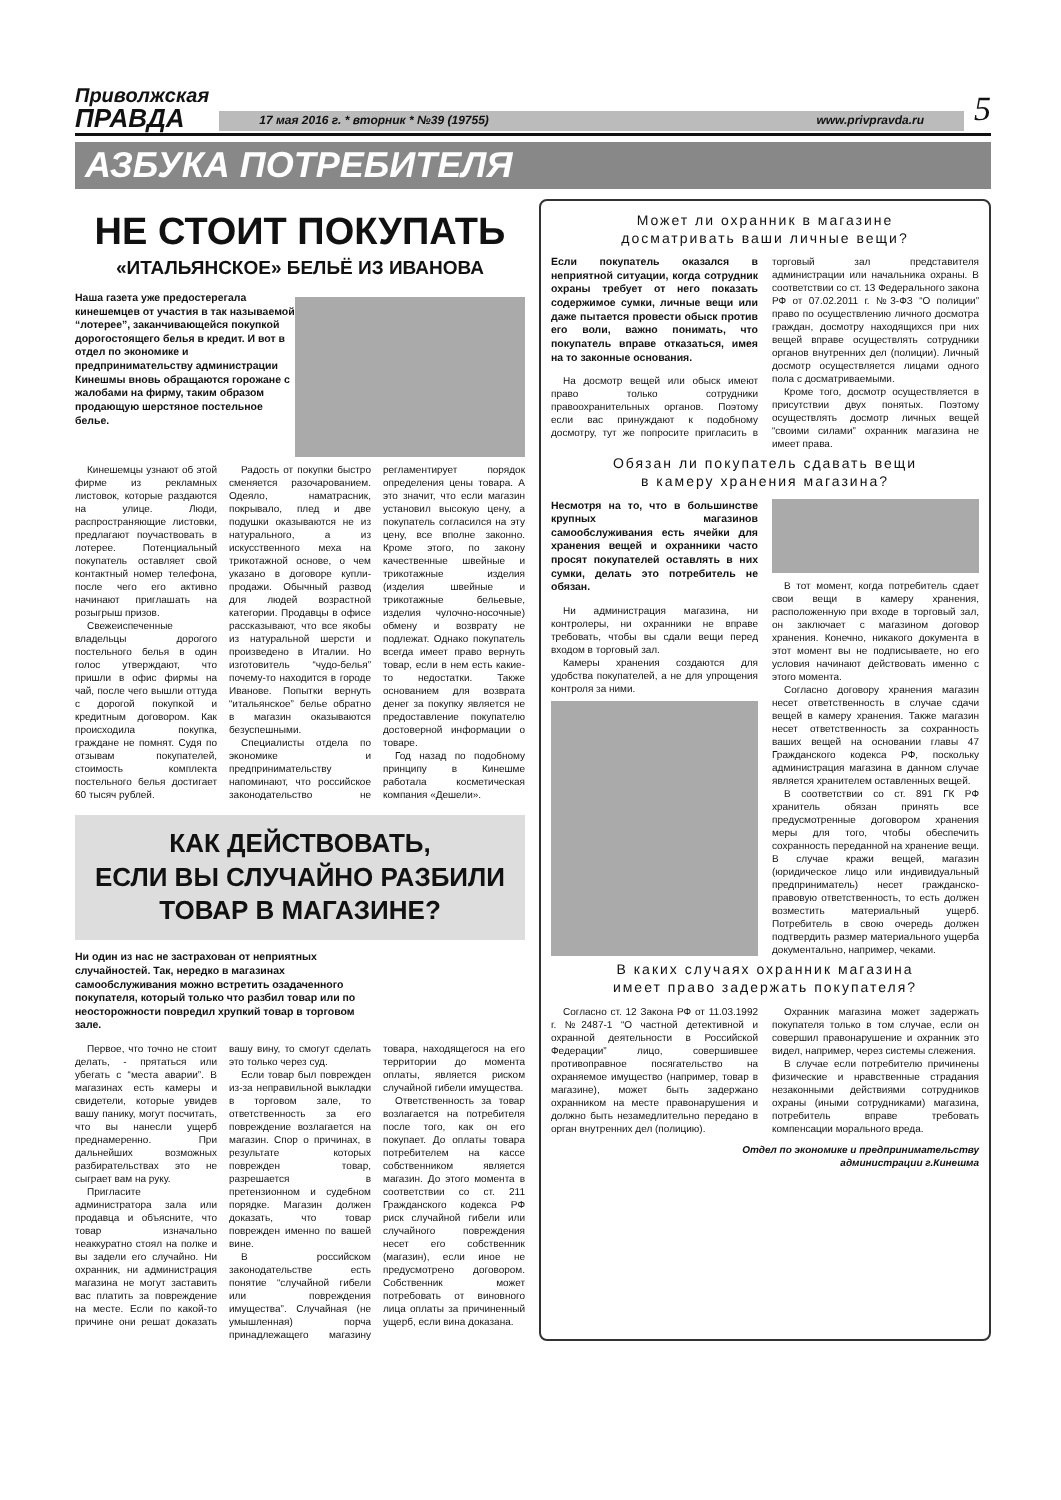Приволжская
ПРАВДА
17 мая 2016 г. * вторник * №39 (19755) www.privpravda.ru
5
АЗБУКА ПОТРЕБИТЕЛЯ
НЕ СТОИТ ПОКУПАТЬ
«ИТАЛЬЯНСКОЕ» БЕЛЬЁ ИЗ ИВАНОВА
Наша газета уже предостерегала кинешемцев от участия в так называемой “лотерее”, заканчивающейся покупкой дорогостоящего белья в кредит. И вот в отдел по экономике и предпринимательству администрации Кинешмы вновь обращаются горожане с жалобами на фирму, таким образом продающую шерстяное постельное белье.
Кинешемцы узнают об этой фирме из рекламных листовок, которые раздаются на улице. Люди, распространяющие листовки, предлагают поучаствовать в лотерее. Потенциальный покупатель оставляет свой контактный номер телефона, после чего его активно начинают приглашать на розыгрыш призов.
Свежеиспеченные владельцы дорогого постельного белья в один голос утверждают, что пришли в офис фирмы на чай, после чего вышли оттуда с дорогой покупкой и кредитным договором. Как происходила покупка, граждане не помнят. Судя по отзывам покупателей, стоимость комплекта постельного белья достигает 60 тысяч рублей.
Радость от покупки быстро сменяется разочарованием. Одеяло, наматрасник, покрывало, плед и две подушки оказываются не из натурального, а из искусственного меха на трикотажной основе, о чем указано в договоре купли-продажи. Обычный развод для людей возрастной категории. Продавцы в офисе рассказывают, что все якобы из натуральной шерсти и произведено в Италии. Но изготовитель “чудо-белья” почему-то находится в городе Иванове. Попытки вернуть “итальянское” белье обратно в магазин оказываются безуспешными.
Специалисты отдела по экономике и предпринимательству напоминают, что российское законодательство не регламентирует порядок определения цены товара. А это значит, что если магазин установил высокую цену, а покупатель согласился на эту цену, все вполне законно. Кроме этого, по закону качественные швейные и трикотажные изделия (изделия швейные и трикотажные бельевые, изделия чулочно-носочные) обмену и возврату не подлежат. Однако покупатель всегда имеет право вернуть товар, если в нем есть какие-то недостатки. Также основанием для возврата денег за покупку является не предоставление покупателю достоверной информации о товаре.
Год назад по подобному принципу в Кинешме работала косметическая компания «Дешели».
КАК ДЕЙСТВОВАТЬ,
ЕСЛИ ВЫ СЛУЧАЙНО РАЗБИЛИ
ТОВАР В МАГАЗИНЕ?
Ни один из нас не застрахован от неприятных случайностей. Так, нередко в магазинах самообслуживания можно встретить озадаченного покупателя, который только что разбил товар или по неосторожности повредил хрупкий товар в торговом зале.
Первое, что точно не стоит делать, - прятаться или убегать с “места аварии”. В магазинах есть камеры и свидетели, которые увидев вашу панику, могут посчитать, что вы нанесли ущерб преднамеренно. При дальнейших возможных разбирательствах это не сыграет вам на руку.
Пригласите администратора зала или продавца и объясните, что товар изначально неаккуратно стоял на полке и вы задели его случайно. Ни охранник, ни администрация магазина не могут заставить вас платить за повреждение на месте. Если по какой-то причине они решат доказать вашу вину, то смогут сделать это только через суд.
Если товар был поврежден из-за неправильной выкладки в торговом зале, то ответственность за его повреждение возлагается на магазин. Спор о причинах, в результате которых поврежден товар, разрешается в претензионном и судебном порядке. Магазин должен доказать, что товар поврежден именно по вашей вине.
В российском законодательстве есть понятие “случайной гибели или повреждения имущества”. Случайная (не умышленная) порча принадлежащего магазину товара, находящегося на его территории до момента оплаты, является риском случайной гибели имущества.
Ответственность за товар возлагается на потребителя после того, как он его покупает. До оплаты товара потребителем на кассе собственником является магазин. До этого момента в соответствии со ст. 211 Гражданского кодекса РФ риск случайной гибели или случайного повреждения несет его собственник (магазин), если иное не предусмотрено договором. Собственник может потребовать от виновного лица оплаты за причиненный ущерб, если вина доказана.
Может ли охранник в магазине
досматривать ваши личные вещи?
Если покупатель оказался в неприятной ситуации, когда сотрудник охраны требует от него показать содержимое сумки, личные вещи или даже пытается провести обыск против его воли, важно понимать, что покупатель вправе отказаться, имея на то законные основания.
На досмотр вещей или обыск имеют право только сотрудники правоохранительных органов. Поэтому если вас принуждают к подобному досмотру, тут же попросите пригласить в торговый зал представителя администрации или начальника охраны. В соответствии со ст. 13 Федерального закона РФ от 07.02.2011 г. №3-ФЗ “О полиции” право по осуществлению личного досмотра граждан, досмотру находящихся при них вещей вправе осуществлять сотрудники органов внутренних дел (полиции). Личный досмотр осуществляется лицами одного пола с досматриваемыми.
Кроме того, досмотр осуществляется в присутствии двух понятых. Поэтому осуществлять досмотр личных вещей “своими силами” охранник магазина не имеет права.
Обязан ли покупатель сдавать вещи
в камеру хранения магазина?
Несмотря на то, что в большинстве крупных магазинов самообслуживания есть ячейки для хранения вещей и охранники часто просят покупателей оставлять в них сумки, делать это потребитель не обязан.
Ни администрация магазина, ни контролеры, ни охранники не вправе требовать, чтобы вы сдали вещи перед входом в торговый зал.
Камеры хранения создаются для удобства покупателей, а не для упрощения контроля за ними.
В тот момент, когда потребитель сдает свои вещи в камеру хранения, расположенную при входе в торговый зал, он заключает с магазином договор хранения. Конечно, никакого документа в этот момент вы не подписываете, но его условия начинают действовать именно с этого момента.
Согласно договору хранения магазин несет ответственность в случае сдачи вещей в камеру хранения. Также магазин несет ответственность за сохранность ваших вещей на основании главы 47 Гражданского кодекса РФ, поскольку администрация магазина в данном случае является хранителем оставленных вещей.
В соответствии со ст. 891 ГК РФ хранитель обязан принять все предусмотренные договором хранения меры для того, чтобы обеспечить сохранность переданной на хранение вещи. В случае кражи вещей, магазин (юридическое лицо или индивидуальный предприниматель) несет гражданско-правовую ответственность, то есть должен возместить материальный ущерб. Потребитель в свою очередь должен подтвердить размер материального ущерба документально, например, чеками.
В каких случаях охранник магазина
имеет право задержать покупателя?
Согласно ст. 12 Закона РФ от 11.03.1992 г. №2487-1 “О частной детективной и охранной деятельности в Российской Федерации” лицо, совершившее противоправное посягательство на охраняемое имущество (например, товар в магазине), может быть задержано охранником на месте правонарушения и должно быть незамедлительно передано в орган внутренних дел (полицию).
Охранник магазина может задержать покупателя только в том случае, если он совершил правонарушение и охранник это видел, например, через системы слежения.
В случае если потребителю причинены физические и нравственные страдания незаконными действиями сотрудников охраны (иными сотрудниками) магазина, потребитель вправе требовать компенсации морального вреда.
Отдел по экономике и предпринимательству
администрации г.Кинешма